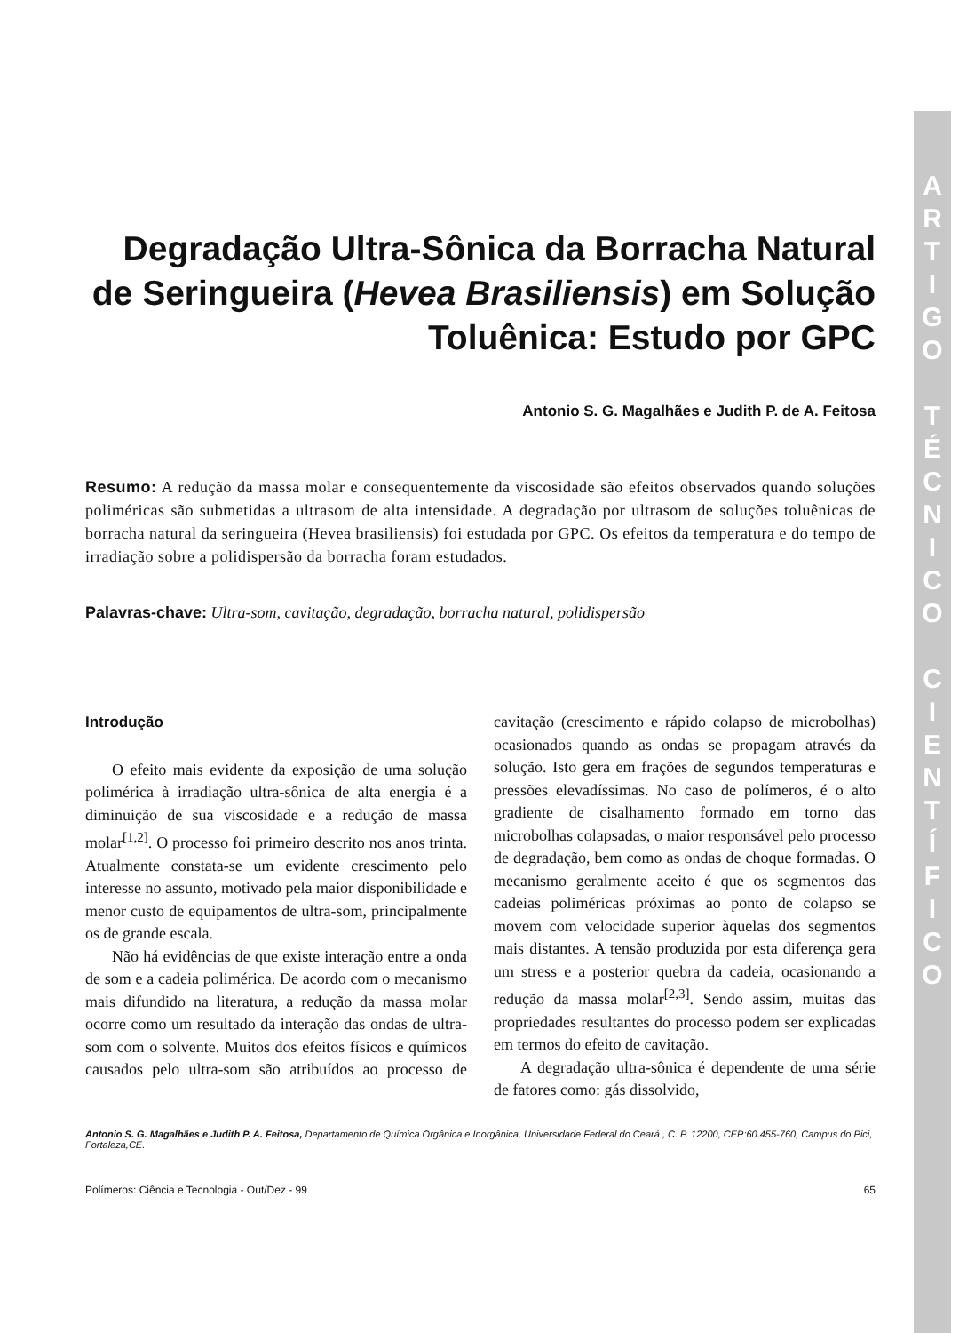A
R
T
I
G
O
T
É
C
N
I
C
O
C
I
E
N
T
Í
F
I
C
O
Degradação Ultra-Sônica da Borracha Natural de Seringueira (Hevea Brasiliensis) em Solução Toluênica: Estudo por GPC
Antonio S. G. Magalhães e Judith P. de A. Feitosa
Resumo: A redução da massa molar e consequentemente da viscosidade são efeitos observados quando soluções poliméricas são submetidas a ultrasom de alta intensidade. A degradação por ultrasom de soluções toluênicas de borracha natural da seringueira (Hevea brasiliensis) foi estudada por GPC. Os efeitos da temperatura e do tempo de irradiação sobre a polidispersão da borracha foram estudados.
Palavras-chave: Ultra-som, cavitação, degradação, borracha natural, polidispersão
Introdução
O efeito mais evidente da exposição de uma solução polimérica à irradiação ultra-sônica de alta energia é a diminuição de sua viscosidade e a redução de massa molar<sup>[1,2]</sup>. O processo foi primeiro descrito nos anos trinta. Atualmente constata-se um evidente crescimento pelo interesse no assunto, motivado pela maior disponibilidade e menor custo de equipamentos de ultra-som, principalmente os de grande escala.
Não há evidências de que existe interação entre a onda de som e a cadeia polimérica. De acordo com o mecanismo mais difundido na literatura, a redução da massa molar ocorre como um resultado da interação das ondas de ultra-som com o solvente. Muitos dos efeitos físicos e químicos causados pelo ultra-som são atribuídos ao processo de cavitação (crescimento e rápido colapso de microbolhas) ocasionados quando as ondas se propagam através da solução. Isto gera em frações de segundos temperaturas e pressões elevadíssimas. No caso de polímeros, é o alto gradiente de cisalhamento formado em torno das microbolhas colapsadas, o maior responsável pelo processo de degradação, bem como as ondas de choque formadas. O mecanismo geralmente aceito é que os segmentos das cadeias poliméricas próximas ao ponto de colapso se movem com velocidade superior àquelas dos segmentos mais distantes. A tensão produzida por esta diferença gera um stress e a posterior quebra da cadeia, ocasionando a redução da massa molar<sup>[2,3]</sup>. Sendo assim, muitas das propriedades resultantes do processo podem ser explicadas em termos do efeito de cavitação.
A degradação ultra-sônica é dependente de uma série de fatores como: gás dissolvido,
Antonio S. G. Magalhães e Judith P. A. Feitosa, Departamento de Química Orgânica e Inorgânica, Universidade Federal do Ceará , C. P. 12200, CEP:60.455-760, Campus do Pici, Fortaleza,CE.
Polímeros: Ciência e Tecnologia - Out/Dez - 99 65